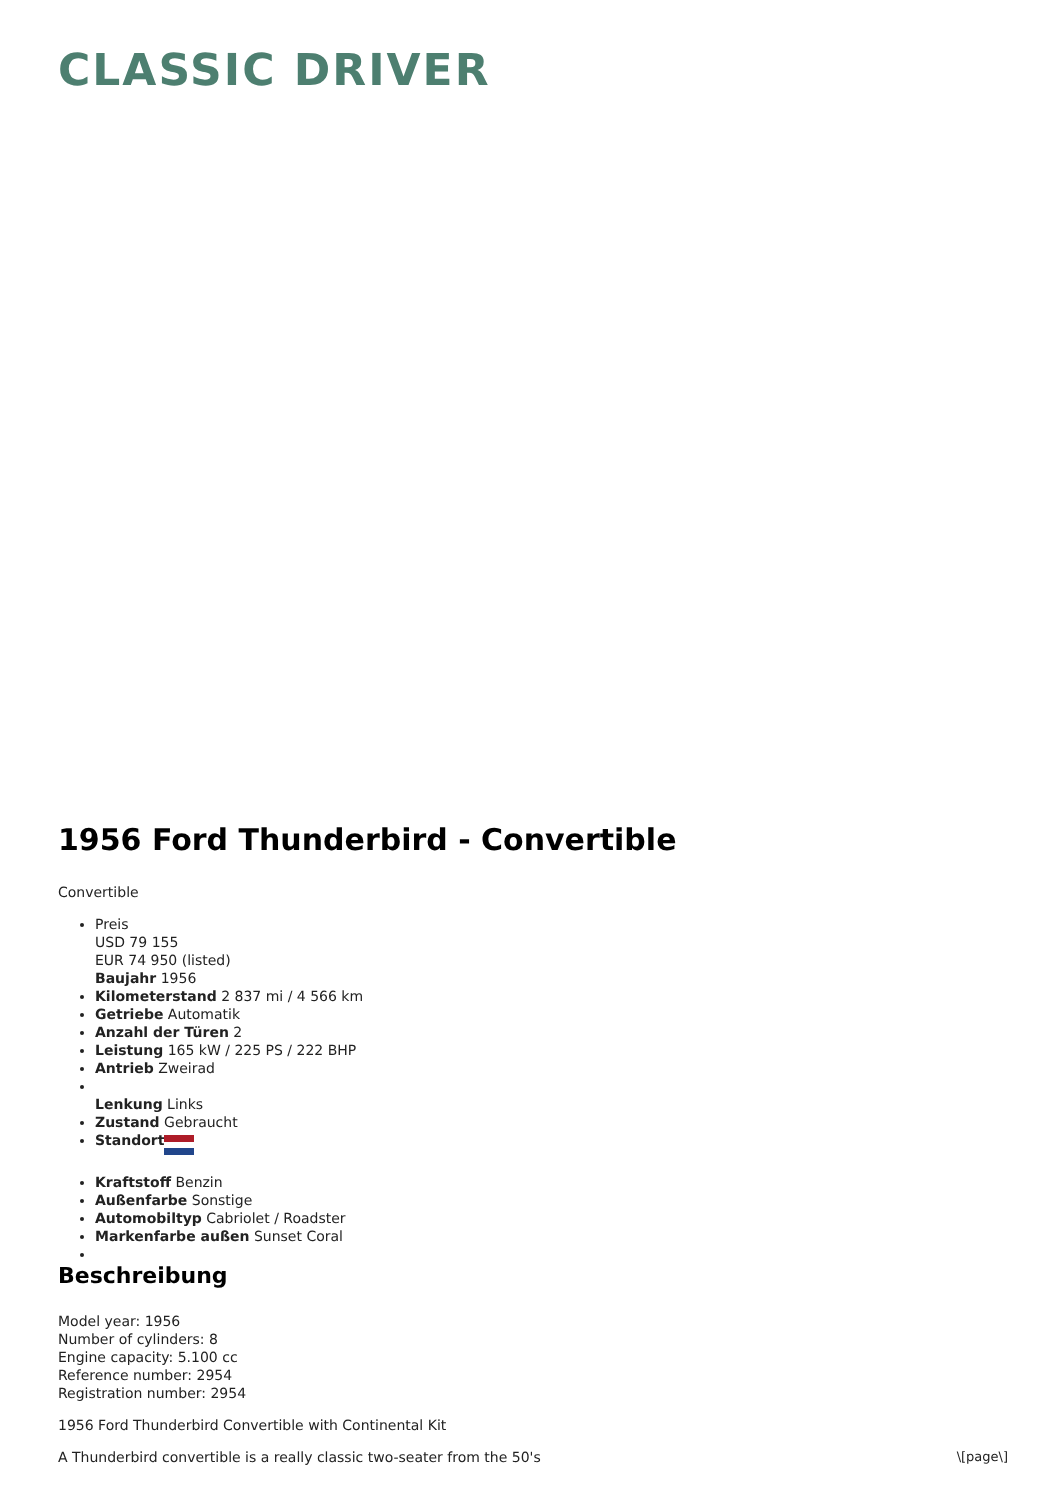CLASSIC DRIVER
1956 Ford Thunderbird - Convertible
Convertible
Preis
USD 79 155
EUR 74 950 (listed)
Baujahr 1956
Kilometerstand 2 837 mi / 4 566 km
Getriebe Automatik
Anzahl der Türen 2
Leistung 165 kW / 225 PS / 222 BHP
Antrieb Zweirad
Lenkung Links
Zustand Gebraucht
Standort
Kraftstoff Benzin
Außenfarbe Sonstige
Automobiltyp Cabriolet / Roadster
Markenfarbe außen Sunset Coral
Beschreibung
Model year: 1956
Number of cylinders: 8
Engine capacity: 5.100 cc
Reference number: 2954
Registration number: 2954
1956 Ford Thunderbird Convertible with Continental Kit
A Thunderbird convertible is a really classic two-seater from the 50's
\[page\]